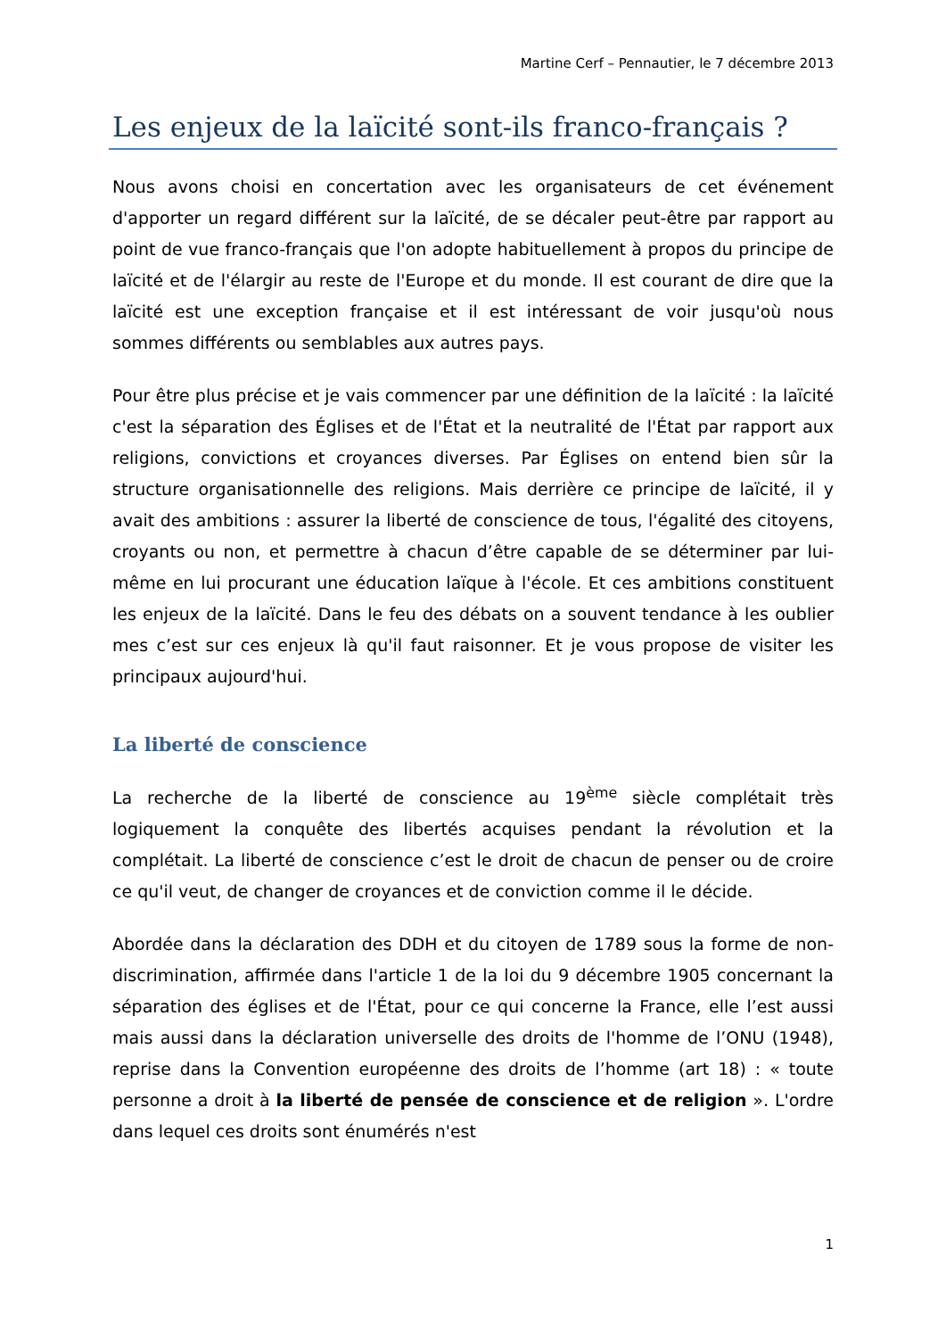Martine Cerf – Pennautier, le 7 décembre 2013
Les enjeux de la laïcité sont-ils franco-français ?
Nous avons choisi en concertation avec les organisateurs de cet événement d'apporter un regard différent sur la laïcité, de se décaler peut-être par rapport au point de vue franco-français que l'on adopte habituellement à propos du principe de laïcité et de l'élargir au reste de l'Europe et du monde. Il est courant de dire que la laïcité est une exception française et il est intéressant de voir jusqu'où nous sommes différents ou semblables aux autres pays.
Pour être plus précise et je vais commencer par une définition de la laïcité : la laïcité c'est la séparation des Églises et de l'État et la neutralité de l'État par rapport aux religions, convictions et croyances diverses. Par Églises on entend bien sûr la structure organisationnelle des religions. Mais derrière ce principe de laïcité, il y avait des ambitions : assurer la liberté de conscience de tous, l'égalité des citoyens, croyants ou non, et permettre à chacun d’être capable de se déterminer par lui-même en lui procurant une éducation laïque à l'école. Et ces ambitions constituent les enjeux de la laïcité. Dans le feu des débats on a souvent tendance à les oublier mes c’est sur ces enjeux là qu'il faut raisonner. Et je vous propose de visiter les principaux aujourd'hui.
La liberté de conscience
La recherche de la liberté de conscience au 19<sup>ème</sup> siècle complétait très logiquement la conquête des libertés acquises pendant la révolution et la complétait. La liberté de conscience c’est le droit de chacun de penser ou de croire ce qu'il veut, de changer de croyances et de conviction comme il le décide.
Abordée dans la déclaration des DDH et du citoyen de 1789 sous la forme de non-discrimination, affirmée dans l'article 1 de la loi du 9 décembre 1905 concernant la séparation des églises et de l'État, pour ce qui concerne la France, elle l’est aussi mais aussi dans la déclaration universelle des droits de l'homme de l’ONU (1948), reprise dans la Convention européenne des droits de l’homme (art 18) : « toute personne a droit à la liberté de pensée de conscience et de religion ». L'ordre dans lequel ces droits sont énumérés n'est
1